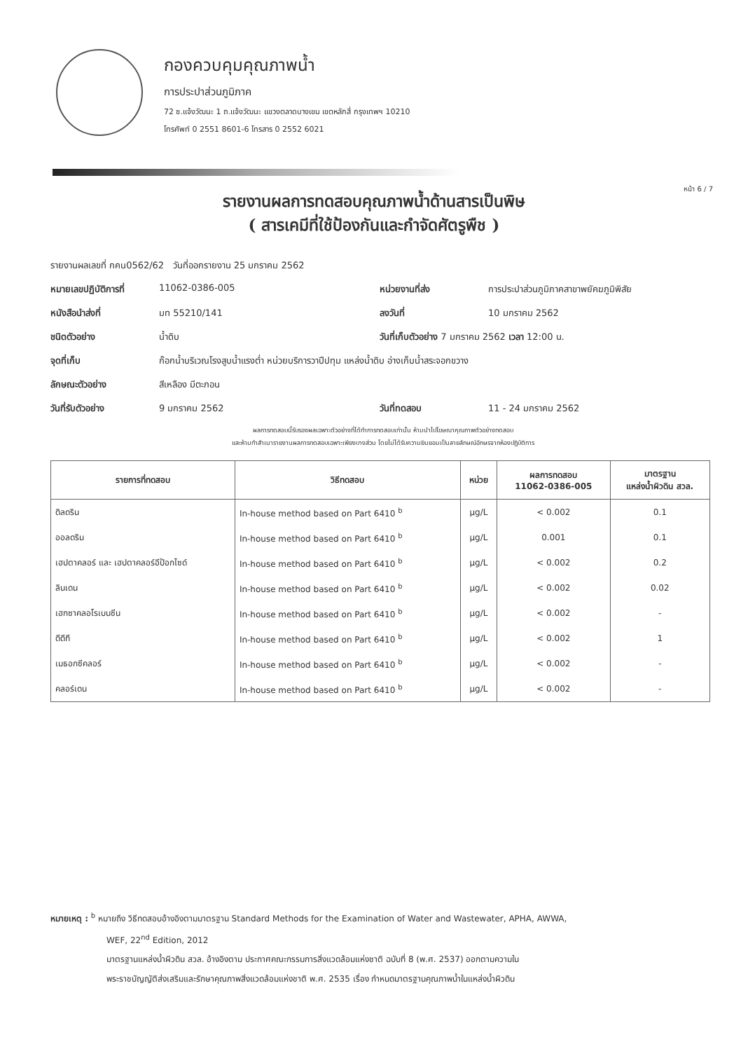กองควบคุมคุณภาพน้ำ
การประปาส่วนภูมิภาค
72 ซ.แจ้งวัฒนะ 1 ถ.แจ้งวัฒนะ แขวงตลาดบางเขน เขตหลักสี่ กรุงเทพฯ 10210
โทรศัพท์ 0 2551 8601-6 โทรสาร 0 2552 6021
หน้า 6 / 7
รายงานผลการทดสอบคุณภาพน้ำด้านสารเป็นพิษ
( สารเคมีที่ใช้ป้องกันและกำจัดศัตรูพืช )
รายงานผลเลขที่ กคน0562/62 วันที่ออกรายงาน 25 มกราคม 2562
หมายเลขปฏิบัติการที่ 11062-0386-005 หน่วยงานที่ส่ง การประปาส่วนภูมิภาคสาขาพยัคฆภูมิพิสัย
หนังสือนำส่งที่ มท 55210/141 ลงวันที่ 10 มกราคม 2562
ชนิดตัวอย่าง น้ำดิบ วันที่เก็บตัวอย่าง 7 มกราคม 2562 เวลา 12:00 น.
จุดที่เก็บ ก๊อกน้ำบริเวณโรงสูบน้ำแรงต่ำ หน่วยบริการวาปีปทุม แหล่งน้ำดิบ อ่างเก็บน้ำสระจอกขวาง
ลักษณะตัวอย่าง สีเหลือง มีตะกอน
วันที่รับตัวอย่าง 9 มกราคม 2562 วันที่ทดสอบ 11 - 24 มกราคม 2562
ผลการทดสอบนี้รับรองผลเฉพาะตัวอย่างที่ได้ทำการทดสอบเท่านั้น ห้ามนำไปโฆษณาคุณภาพตัวอย่างทดสอบ
และห้ามทำสำเนารายงานผลการทดสอบเฉพาะเพียงบางส่วน โดยไม่ได้รับความยินยอมเป็นลายลักษณ์อักษรจากห้องปฏิบัติการ
| รายการที่ทดสอบ | วิธีทดสอบ | หน่วย | ผลการทดสอบ 11062-0386-005 | มาตรฐาน แหล่งน้ำผิวดิน สวล. |
| --- | --- | --- | --- | --- |
| ดิลดริน | In-house method based on Part 6410 <sup>b</sup> | µg/L | < 0.002 | 0.1 |
| ออลดริน | In-house method based on Part 6410 <sup>b</sup> | µg/L | 0.001 | 0.1 |
| เฮปตาคลอร์ และ เฮปตาคลอร์อีป๊อกไซด์ | In-house method based on Part 6410 <sup>b</sup> | µg/L | < 0.002 | 0.2 |
| ลินเดน | In-house method based on Part 6410 <sup>b</sup> | µg/L | < 0.002 | 0.02 |
| เฮกซาคลอโรเบนซีน | In-house method based on Part 6410 <sup>b</sup> | µg/L | < 0.002 | - |
| ดีดีที | In-house method based on Part 6410 <sup>b</sup> | µg/L | < 0.002 | 1 |
| เมธอกซีคลอร์ | In-house method based on Part 6410 <sup>b</sup> | µg/L | < 0.002 | - |
| คลอร์เดน | In-house method based on Part 6410 <sup>b</sup> | µg/L | < 0.002 | - |
หมายเหตุ : <sup>b</sup> หมายถึง วิธีทดสอบอ้างอิงตามมาตรฐาน Standard Methods for the Examination of Water and Wastewater, APHA, AWWA,
WEF, 22<sup>nd</sup> Edition, 2012
มาตรฐานแหล่งน้ำผิวดิน สวล. อ้างอิงตาม ประกาศคณะกรรมการสิ่งแวดล้อมแห่งชาติ ฉบับที่ 8 (พ.ศ. 2537) ออกตามความใน
พระราชบัญญัติส่งเสริมและรักษาคุณภาพสิ่งแวดล้อมแห่งชาติ พ.ศ. 2535 เรื่อง กำหนดมาตรฐานคุณภาพน้ำในแหล่งน้ำผิวดิน